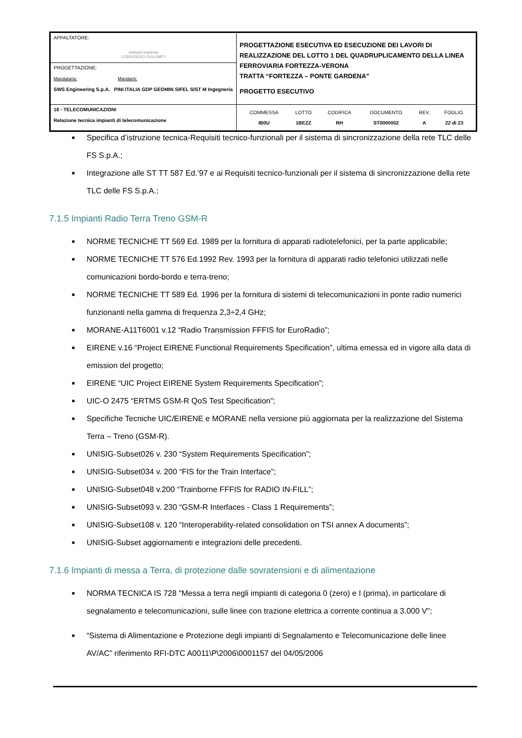| APPALTATORE: webuild Implenia CONSORZIO DOLOMITI | PROGETTAZIONE ESECUTIVA ED ESECUZIONE DEI LAVORI DI REALIZZAZIONE DEL LOTTO 1 DEL QUADRUPLICAMENTO DELLA LINEA FERROVIARIA FORTEZZA-VERONA TRATTA “FORTEZZA – PONTE GARDENA” PROGETTO ESECUTIVO |
| PROGETTAZIONE: Mandataria: Mandanti: SWS Engineering S.p.A. PINI ITALIA GDP GEOMIN SIFEL SIST M Ingegneria | |
| 18 - TELECOMUNICAZIONI Relazione tecnica impianti di telecomunicazione | / COMMESSA / LOTTO / CODIFICA / DOCUMENTO / REV. / FOGLIO. / / IB0U / 1BEZZ / RH / ST0000002 / A / 22 di 23 / |
■ Specifica d’istruzione tecnica-Requisiti tecnico-funzionali per il sistema di sincronizzazione della rete TLC delle FS S.p.A.;
■ Integrazione alle ST TT 587 Ed.’97 e ai Requisiti tecnico-funzionali per il sistema di sincronizzazione della rete TLC delle FS S.p.A.;
7.1.5 Impianti Radio Terra Treno GSM-R
■ NORME TECNICHE TT 569 Ed. 1989 per la fornitura di apparati radiotelefonici, per la parte applicabile;
■ NORME TECNICHE TT 576 Ed.1992 Rev. 1993 per la fornitura di apparati radio telefonici utilizzati nelle comunicazioni bordo-bordo e terra-treno;
■ NORME TECNICHE TT 589 Ed. 1996 per la fornitura di sistemi di telecomunicazioni in ponte radio numerici funzionanti nella gamma di frequenza 2,3÷2,4 GHz;
■ MORANE-A11T6001 v.12 “Radio Transmission FFFIS for EuroRadio”;
■ EIRENE v.16 “Project EIRENE Functional Requirements Specification”, ultima emessa ed in vigore alla data di emission del progetto;
■ EIRENE “UIC Project EIRENE System Requirements Specification”;
■ UIC-O 2475 “ERTMS GSM-R QoS Test Specification”;
■ Specifiche Tecniche UIC/EIRENE e MORANE nella versione più aggiornata per la realizzazione del Sistema Terra – Treno (GSM-R).
■ UNISIG-Subset026 v. 230 “System Requirements Specification”;
■ UNISIG-Subset034 v. 200 “FIS for the Train Interface”;
■ UNISIG-Subset048 v.200 “Trainborne FFFIS for RADIO IN-FILL”;
■ UNISIG-Subset093 v. 230 “GSM-R Interfaces - Class 1 Requirements”;
■ UNISIG-Subset108 v. 120 “Interoperability-related consolidation on TSI annex A documents”;
■ UNISIG-Subset aggiornamenti e integrazioni delle precedenti.
7.1.6 Impianti di messa a Terra, di protezione dalle sovratensioni e di alimentazione
■ NORMA TECNICA IS 728 "Messa a terra negli impianti di categoria 0 (zero) e I (prima), in particolare di segnalamento e telecomunicazioni, sulle linee con trazione elettrica a corrente continua a 3.000 V";
■ “Sistema di Alimentazione e Protezione degli impianti di Segnalamento e Telecomunicazione delle linee AV/AC” riferimento RFI-DTC A0011\P\2006\0001157 del 04/05/2006